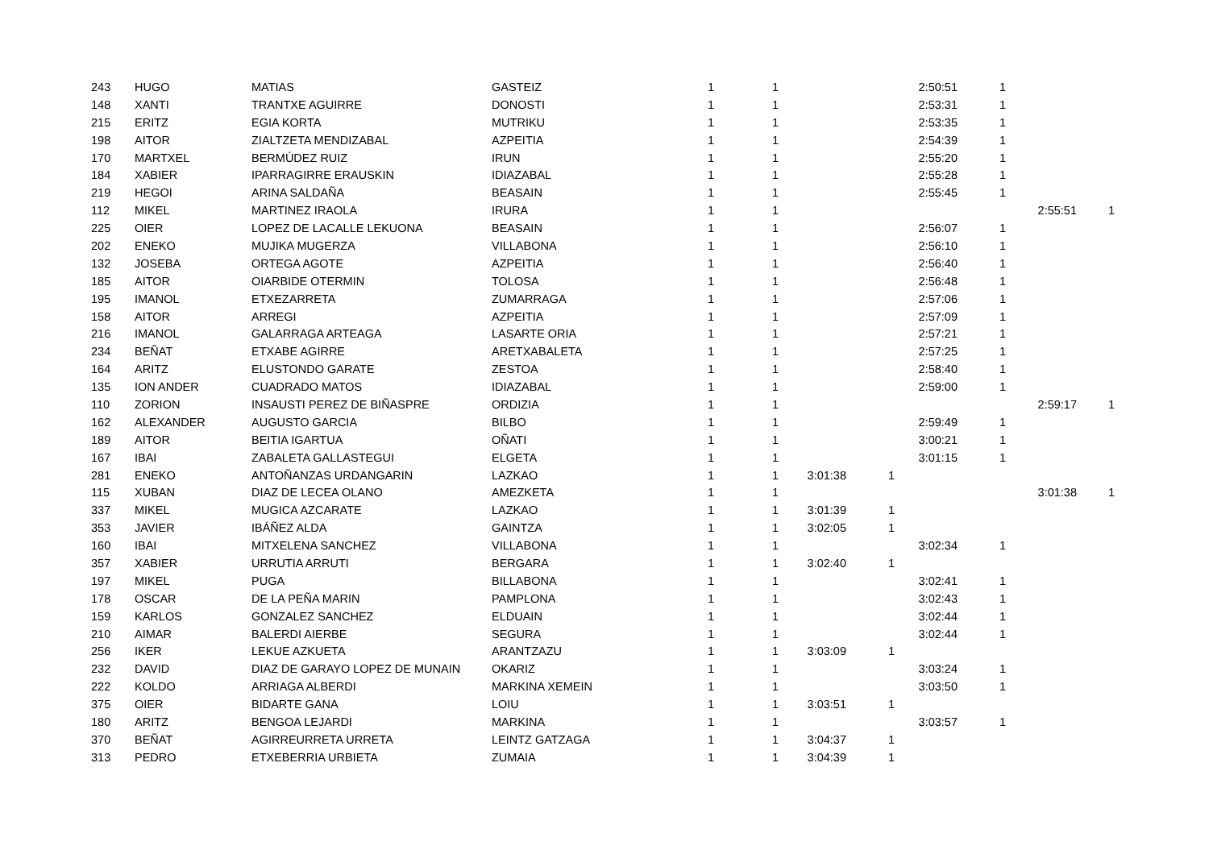| 243 | HUGO | MATIAS | GASTEIZ | 1 | 1 | | | 2:50:51 | 1 | | |
| 148 | XANTI | TRANTXE AGUIRRE | DONOSTI | 1 | 1 | | | 2:53:31 | 1 | | |
| 215 | ERITZ | EGIA KORTA | MUTRIKU | 1 | 1 | | | 2:53:35 | 1 | | |
| 198 | AITOR | ZIALTZETA MENDIZABAL | AZPEITIA | 1 | 1 | | | 2:54:39 | 1 | | |
| 170 | MARTXEL | BERMÚDEZ RUIZ | IRUN | 1 | 1 | | | 2:55:20 | 1 | | |
| 184 | XABIER | IPARRAGIRRE ERAUSKIN | IDIAZABAL | 1 | 1 | | | 2:55:28 | 1 | | |
| 219 | HEGOI | ARINA SALDAÑA | BEASAIN | 1 | 1 | | | 2:55:45 | 1 | | |
| 112 | MIKEL | MARTINEZ IRAOLA | IRURA | 1 | 1 | | | | | 2:55:51 | 1 |
| 225 | OIER | LOPEZ DE LACALLE LEKUONA | BEASAIN | 1 | 1 | | | 2:56:07 | 1 | | |
| 202 | ENEKO | MUJIKA MUGERZA | VILLABONA | 1 | 1 | | | 2:56:10 | 1 | | |
| 132 | JOSEBA | ORTEGA AGOTE | AZPEITIA | 1 | 1 | | | 2:56:40 | 1 | | |
| 185 | AITOR | OIARBIDE OTERMIN | TOLOSA | 1 | 1 | | | 2:56:48 | 1 | | |
| 195 | IMANOL | ETXEZARRETA | ZUMARRAGA | 1 | 1 | | | 2:57:06 | 1 | | |
| 158 | AITOR | ARREGI | AZPEITIA | 1 | 1 | | | 2:57:09 | 1 | | |
| 216 | IMANOL | GALARRAGA ARTEAGA | LASARTE ORIA | 1 | 1 | | | 2:57:21 | 1 | | |
| 234 | BEÑAT | ETXABE AGIRRE | ARETXABALETA | 1 | 1 | | | 2:57:25 | 1 | | |
| 164 | ARITZ | ELUSTONDO GARATE | ZESTOA | 1 | 1 | | | 2:58:40 | 1 | | |
| 135 | ION ANDER | CUADRADO MATOS | IDIAZABAL | 1 | 1 | | | 2:59:00 | 1 | | |
| 110 | ZORION | INSAUSTI PEREZ DE BIÑASPRE | ORDIZIA | 1 | 1 | | | | | 2:59:17 | 1 |
| 162 | ALEXANDER | AUGUSTO GARCIA | BILBO | 1 | 1 | | | 2:59:49 | 1 | | |
| 189 | AITOR | BEITIA IGARTUA | OÑATI | 1 | 1 | | | 3:00:21 | 1 | | |
| 167 | IBAI | ZABALETA GALLASTEGUI | ELGETA | 1 | 1 | | | 3:01:15 | 1 | | |
| 281 | ENEKO | ANTOÑANZAS URDANGARIN | LAZKAO | 1 | 1 | 3:01:38 | 1 | | | | |
| 115 | XUBAN | DIAZ DE LECEA OLANO | AMEZKETA | 1 | 1 | | | | | 3:01:38 | 1 |
| 337 | MIKEL | MUGICA AZCARATE | LAZKAO | 1 | 1 | 3:01:39 | 1 | | | | |
| 353 | JAVIER | IBÁÑEZ ALDA | GAINTZA | 1 | 1 | 3:02:05 | 1 | | | | |
| 160 | IBAI | MITXELENA SANCHEZ | VILLABONA | 1 | 1 | | | 3:02:34 | 1 | | |
| 357 | XABIER | URRUTIA ARRUTI | BERGARA | 1 | 1 | 3:02:40 | 1 | | | | |
| 197 | MIKEL | PUGA | BILLABONA | 1 | 1 | | | 3:02:41 | 1 | | |
| 178 | OSCAR | DE LA PEÑA MARIN | PAMPLONA | 1 | 1 | | | 3:02:43 | 1 | | |
| 159 | KARLOS | GONZALEZ SANCHEZ | ELDUAIN | 1 | 1 | | | 3:02:44 | 1 | | |
| 210 | AIMAR | BALERDI AIERBE | SEGURA | 1 | 1 | | | 3:02:44 | 1 | | |
| 256 | IKER | LEKUE AZKUETA | ARANTZAZU | 1 | 1 | 3:03:09 | 1 | | | | |
| 232 | DAVID | DIAZ DE GARAYO LOPEZ DE MUNAIN | OKARIZ | 1 | 1 | | | 3:03:24 | 1 | | |
| 222 | KOLDO | ARRIAGA ALBERDI | MARKINA XEMEIN | 1 | 1 | | | 3:03:50 | 1 | | |
| 375 | OIER | BIDARTE GANA | LOIU | 1 | 1 | 3:03:51 | 1 | | | | |
| 180 | ARITZ | BENGOA LEJARDI | MARKINA | 1 | 1 | | | 3:03:57 | 1 | | |
| 370 | BEÑAT | AGIRREURRETA URRETA | LEINTZ GATZAGA | 1 | 1 | 3:04:37 | 1 | | | | |
| 313 | PEDRO | ETXEBERRIA URBIETA | ZUMAIA | 1 | 1 | 3:04:39 | 1 | | | | |